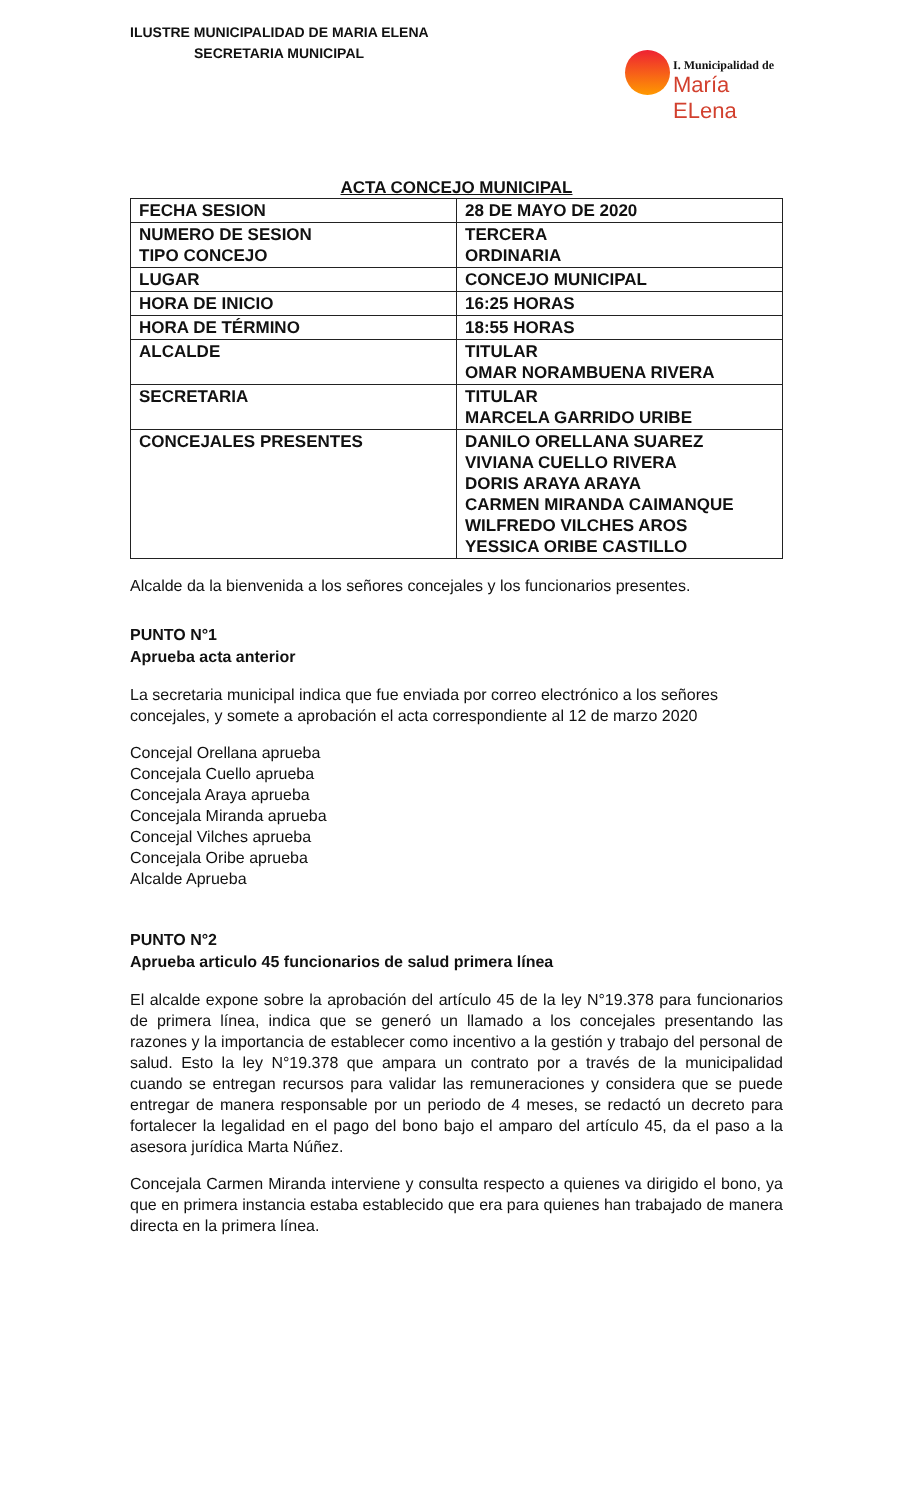ILUSTRE MUNICIPALIDAD DE MARIA ELENA
SECRETARIA MUNICIPAL
I. Municipalidad de
María ELena
ACTA CONCEJO MUNICIPAL
| FECHA SESION | 28 DE MAYO DE 2020 |
| NUMERO DE SESION TIPO CONCEJO | TERCERA ORDINARIA |
| LUGAR | CONCEJO MUNICIPAL |
| HORA DE INICIO | 16:25 HORAS |
| HORA DE TÉRMINO | 18:55 HORAS |
| ALCALDE | TITULAR OMAR NORAMBUENA RIVERA |
| SECRETARIA | TITULAR MARCELA GARRIDO URIBE |
| CONCEJALES PRESENTES | DANILO ORELLANA SUAREZ VIVIANA CUELLO RIVERA DORIS ARAYA ARAYA CARMEN MIRANDA CAIMANQUE WILFREDO VILCHES AROS YESSICA ORIBE CASTILLO |
Alcalde da la bienvenida a los señores concejales y los funcionarios presentes.
PUNTO N°1
Aprueba acta anterior
La secretaria municipal indica que fue enviada por correo electrónico a los señores concejales, y somete a aprobación el acta correspondiente al 12 de marzo 2020
Concejal Orellana aprueba
Concejala Cuello aprueba
Concejala Araya aprueba
Concejala Miranda aprueba
Concejal Vilches aprueba
Concejala Oribe aprueba
Alcalde Aprueba
PUNTO N°2
Aprueba articulo 45 funcionarios de salud primera línea
El alcalde expone sobre la aprobación del artículo 45 de la ley N°19.378 para funcionarios de primera línea, indica que se generó un llamado a los concejales presentando las razones y la importancia de establecer como incentivo a la gestión y trabajo del personal de salud. Esto la ley N°19.378 que ampara un contrato por a través de la municipalidad cuando se entregan recursos para validar las remuneraciones y considera que se puede entregar de manera responsable por un periodo de 4 meses, se redactó un decreto para fortalecer la legalidad en el pago del bono bajo el amparo del artículo 45, da el paso a la asesora jurídica Marta Núñez.
Concejala Carmen Miranda interviene y consulta respecto a quienes va dirigido el bono, ya que en primera instancia estaba establecido que era para quienes han trabajado de manera directa en la primera línea.